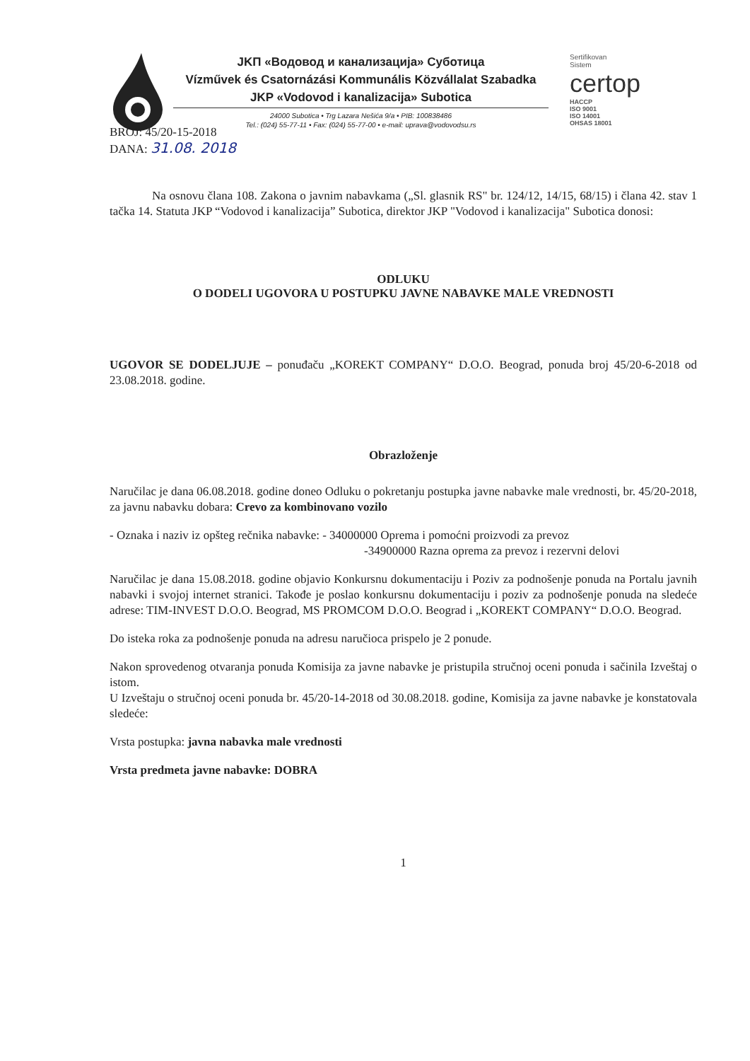JKП «Водовод и канализација» Суботица
Vízművek és Csatornázási Kommunális Közvállalat Szabadka
JKP «Vodovod i kanalizacija» Subotica
24000 Subotica • Trg Lazara Nešića 9/a • PIB: 100838486
Tel.: (024) 55-77-11 • Fax: (024) 55-77-00 • e-mail: uprava@vodovodsu.rs
Sertifikovan
Sistem
certop
HACCP
ISO 9001
ISO 14001
OHSAS 18001
BROJ: 45/20-15-2018
DANA: 31.08. 2018
Na osnovu člana 108. Zakona o javnim nabavkama („Sl. glasnik RS" br. 124/12, 14/15, 68/15) i člana 42. stav 1 tačka 14. Statuta JKP “Vodovod i kanalizacija” Subotica, direktor JKP "Vodovod i kanalizacija" Subotica donosi:
ODLUKU
O DODELI UGOVORA U POSTUPKU JAVNE NABAVKE MALE VREDNOSTI
UGOVOR SE DODELJUJE – ponuđaču „KOREKT COMPANY“ D.O.O. Beograd, ponuda broj 45/20-6-2018 od 23.08.2018. godine.
Obrazloženje
Naručilac je dana 06.08.2018. godine doneo Odluku o pokretanju postupka javne nabavke male vrednosti, br. 45/20-2018, za javnu nabavku dobara: Crevo za kombinovano vozilo
- Oznaka i naziv iz opšteg rečnika nabavke: - 34000000 Oprema i pomoćni proizvodi za prevoz
-34900000 Razna oprema za prevoz i rezervni delovi
Naručilac je dana 15.08.2018. godine objavio Konkursnu dokumentaciju i Poziv za podnošenje ponuda na Portalu javnih nabavki i svojoj internet stranici. Takođe je poslao konkursnu dokumentaciju i poziv za podnošenje ponuda na sledeće adrese: TIM-INVEST D.O.O. Beograd, MS PROMCOM D.O.O. Beograd i „KOREKT COMPANY“ D.O.O. Beograd.
Do isteka roka za podnošenje ponuda na adresu naručioca prispelo je 2 ponude.
Nakon sprovedenog otvaranja ponuda Komisija za javne nabavke je pristupila stručnoj oceni ponuda i sačinila Izveštaj o istom.
U Izveštaju o stručnoj oceni ponuda br. 45/20-14-2018 od 30.08.2018. godine, Komisija za javne nabavke je konstatovala sledeće:
Vrsta postupka: javna nabavka male vrednosti
Vrsta predmeta javne nabavke: DOBRA
1